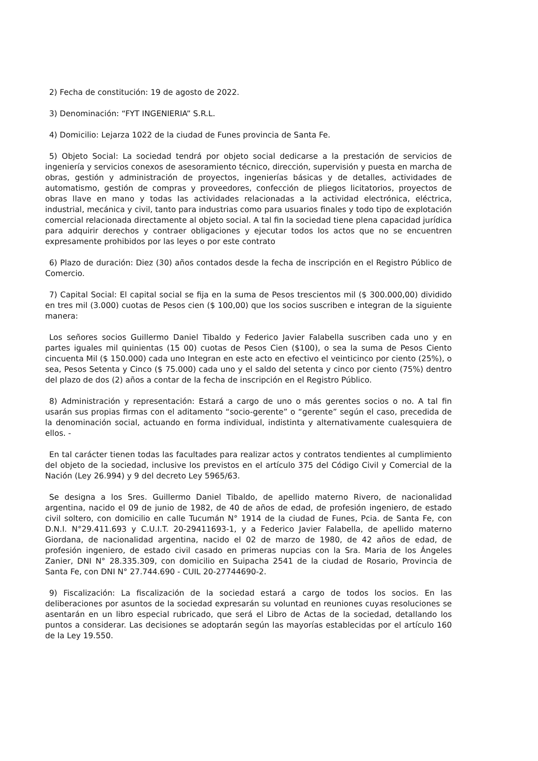2) Fecha de constitución: 19 de agosto de 2022.
3) Denominación: “FYT INGENIERIA” S.R.L.
4) Domicilio: Lejarza 1022 de la ciudad de Funes provincia de Santa Fe.
5) Objeto Social: La sociedad tendrá por objeto social dedicarse a la prestación de servicios de ingeniería y servicios conexos de asesoramiento técnico, dirección, supervisión y puesta en marcha de obras, gestión y administración de proyectos, ingenierías básicas y de detalles, actividades de automatismo, gestión de compras y proveedores, confección de pliegos licitatorios, proyectos de obras llave en mano y todas las actividades relacionadas a la actividad electrónica, eléctrica, industrial, mecánica y civil, tanto para industrias como para usuarios finales y todo tipo de explotación comercial relacionada directamente al objeto social. A tal fin la sociedad tiene plena capacidad jurídica para adquirir derechos y contraer obligaciones y ejecutar todos los actos que no se encuentren expresamente prohibidos por las leyes o por este contrato
6) Plazo de duración: Diez (30) años contados desde la fecha de inscripción en el Registro Público de Comercio.
7) Capital Social: El capital social se fija en la suma de Pesos trescientos mil ($ 300.000,00) dividido en tres mil (3.000) cuotas de Pesos cien ($ 100,00) que los socios suscriben e integran de la siguiente manera:
Los señores socios Guillermo Daniel Tibaldo y Federico Javier Falabella suscriben cada uno y en partes iguales mil quinientas (15 00) cuotas de Pesos Cien ($100), o sea la suma de Pesos Ciento cincuenta Mil ($ 150.000) cada uno Integran en este acto en efectivo el veinticinco por ciento (25%), o sea, Pesos Setenta y Cinco ($ 75.000) cada uno y el saldo del setenta y cinco por ciento (75%) dentro del plazo de dos (2) años a contar de la fecha de inscripción en el Registro Público.
8) Administración y representación: Estará a cargo de uno o más gerentes socios o no. A tal fin usarán sus propias firmas con el aditamento “socio-gerente” o “gerente” según el caso, precedida de la denominación social, actuando en forma individual, indistinta y alternativamente cualesquiera de ellos. -
En tal carácter tienen todas las facultades para realizar actos y contratos tendientes al cumplimiento del objeto de la sociedad, inclusive los previstos en el artículo 375 del Código Civil y Comercial de la Nación (Ley 26.994) y 9 del decreto Ley 5965/63.
Se designa a los Sres. Guillermo Daniel Tibaldo, de apellido materno Rivero, de nacionalidad argentina, nacido el 09 de junio de 1982, de 40 de años de edad, de profesión ingeniero, de estado civil soltero, con domicilio en calle Tucumán N° 1914 de la ciudad de Funes, Pcia. de Santa Fe, con D.N.I. N°29.411.693 y C.U.I.T. 20-29411693-1, y a Federico Javier Falabella, de apellido materno Giordana, de nacionalidad argentina, nacido el 02 de marzo de 1980, de 42 años de edad, de profesión ingeniero, de estado civil casado en primeras nupcias con la Sra. Maria de los Ángeles Zanier, DNI N° 28.335.309, con domicilio en Suipacha 2541 de la ciudad de Rosario, Provincia de Santa Fe, con DNI N° 27.744.690 - CUIL 20-27744690-2.
9) Fiscalización: La fiscalización de la sociedad estará a cargo de todos los socios. En las deliberaciones por asuntos de la sociedad expresarán su voluntad en reuniones cuyas resoluciones se asentarán en un libro especial rubricado, que será el Libro de Actas de la sociedad, detallando los puntos a considerar. Las decisiones se adoptarán según las mayorías establecidas por el artículo 160 de la Ley 19.550.